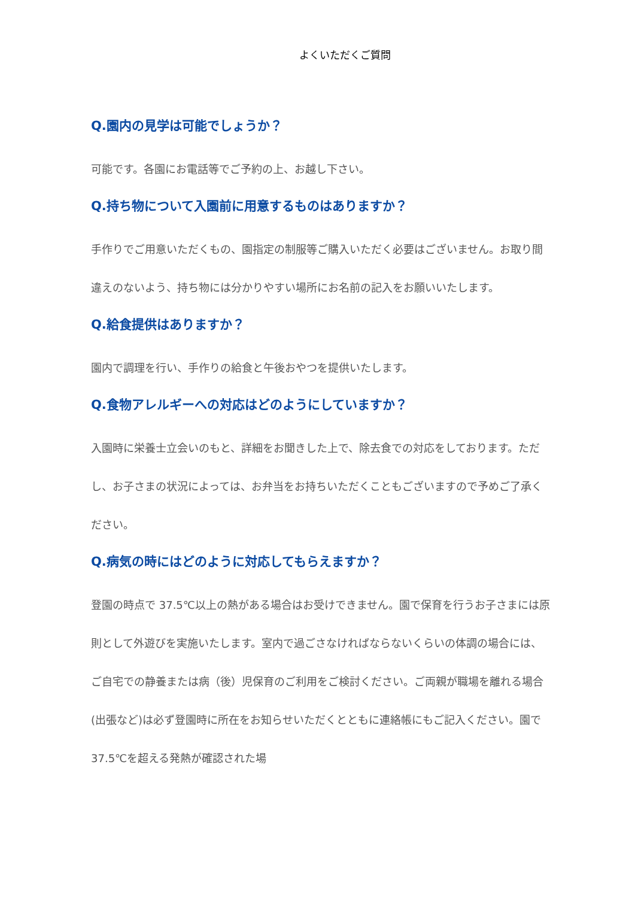よくいただくご質問
Q.園内の見学は可能でしょうか？
可能です。各園にお電話等でご予約の上、お越し下さい。
Q.持ち物について入園前に用意するものはありますか？
手作りでご用意いただくもの、園指定の制服等ご購入いただく必要はございません。お取り間違えのないよう、持ち物には分かりやすい場所にお名前の記入をお願いいたします。
Q.給食提供はありますか？
園内で調理を行い、手作りの給食と午後おやつを提供いたします。
Q.食物アレルギーへの対応はどのようにしていますか？
入園時に栄養士立会いのもと、詳細をお聞きした上で、除去食での対応をしております。ただし、お子さまの状況によっては、お弁当をお持ちいただくこともございますので予めご了承ください。
Q.病気の時にはどのように対応してもらえますか？
登園の時点で 37.5℃以上の熱がある場合はお受けできません。園で保育を行うお子さまには原則として外遊びを実施いたします。室内で過ごさなければならないくらいの体調の場合には、ご自宅での静養または病（後）児保育のご利用をご検討ください。ご両親が職場を離れる場合(出張など)は必ず登園時に所在をお知らせいただくとともに連絡帳にもご記入ください。園で 37.5℃を超える発熱が確認された場